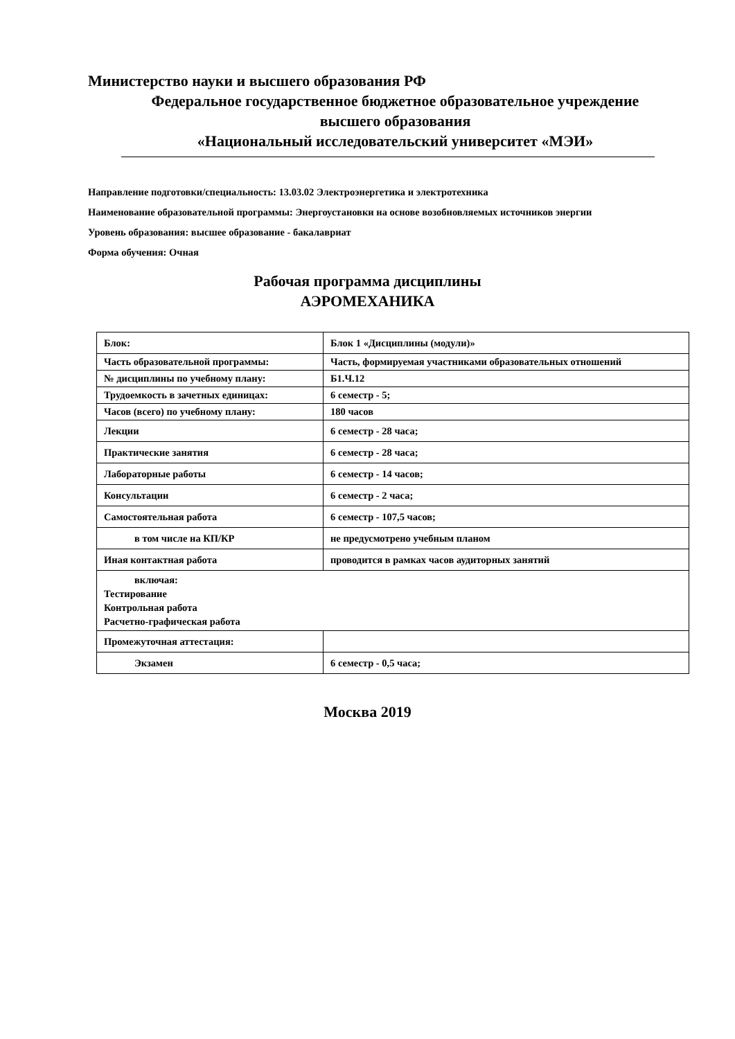Министерство науки и высшего образования РФ
Федеральное государственное бюджетное образовательное учреждение
высшего образования
«Национальный исследовательский университет «МЭИ»
Направление подготовки/специальность: 13.03.02 Электроэнергетика и электротехника
Наименование образовательной программы: Энергоустановки на основе возобновляемых источников энергии
Уровень образования: высшее образование - бакалавриат
Форма обучения: Очная
Рабочая программа дисциплины
АЭРОМЕХАНИКА
| Блок: | Блок 1 «Дисциплины (модули)» |
| Часть образовательной программы: | Часть, формируемая участниками образовательных отношений |
| № дисциплины по учебному плану: | Б1.Ч.12 |
| Трудоемкость в зачетных единицах: | 6 семестр - 5; |
| Часов (всего) по учебному плану: | 180 часов |
| Лекции | 6 семестр - 28 часа; |
| Практические занятия | 6 семестр - 28 часа; |
| Лабораторные работы | 6 семестр - 14 часов; |
| Консультации | 6 семестр - 2 часа; |
| Самостоятельная работа | 6 семестр - 107,5 часов; |
| в том числе на КП/КР | не предусмотрено учебным планом |
| Иная контактная работа | проводится в рамках часов аудиторных занятий |
| включая: Тестирование Контрольная работа Расчетно-графическая работа | |
| Промежуточная аттестация: | |
| Экзамен | 6 семестр - 0,5 часа; |
Москва 2019